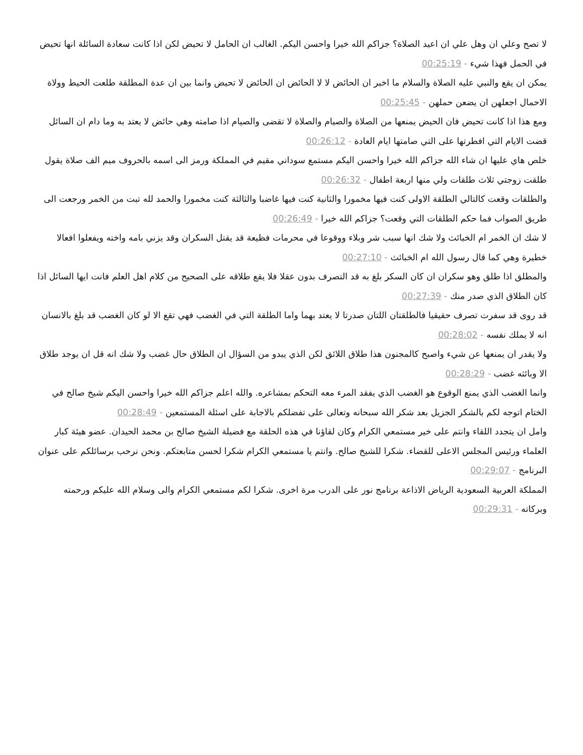لا تصح وعلي ان وهل علي ان اعيد الصلاة؟ جزاكم الله خيرا واحسن اليكم. الغالب ان الحامل لا تحيض لكن اذا كانت سعادة السائلة انها تحيض في الحمل فهذا شيء - 00:25:19
يمكن ان يقع والنبي عليه الصلاة والسلام ما اخبر ان الحائض لا لا الحائض ان الحائض لا تحيض وانما بين ان عدة المطلقة طلعت الحيط وولاة الاحمال اجعلهن ان يضعن حملهن - 00:25:45
ومع هذا اذا كانت تحيض فان الحيض يمنعها من الصلاة والصيام والصلاة لا تقضى والصيام اذا صامته وهي حائض لا يعتد به وما دام ان السائل قضت الايام التي افطرتها على التي صامتها ايام العادة - 00:26:12
خلص هاي عليها ان شاء الله جزاكم الله خيرا واحسن اليكم مستمع سوداني مقيم في المملكة ورمز الى اسمه بالحروف ميم الف صلاة يقول طلقت زوجتي ثلاث طلقات ولي منها اربعة اطفال - 00:26:32
والطلقات وقعت كالتالي الطلقة الاولى كنت فيها مخمورا والثانية كنت فيها غاضبا والثالثة كنت مخمورا والحمد لله تبت من الخمر ورجعت الى طريق الصواب فما حكم الطلقات التي وقعت؟ جزاكم الله خيرا - 00:26:49
لا شك ان الخمر ام الخبائث ولا شك انها سبب شر وبلاء ووقوعا في محرمات فظيعة قد يقتل السكران وقد يزني بامه واخته ويفعلوا افعالا خطيرة وهي كما قال رسول الله ام الخبائث - 00:27:10
والمطلق اذا طلق وهو سكران ان كان السكر بلغ به قد التصرف بدون عقلا فلا يقع طلاقه على الصحيح من كلام اهل العلم فانت ايها السائل اذا كان الطلاق الذي صدر منك - 00:27:39
قد روى قد سفرت تصرف حقيقيا فالطلقتان اللتان صدرتا لا يعتد بهما واما الطلقة التي في الغضب فهي تقع الا لو كان الغضب قد بلغ بالانسان انه لا يملك نفسه - 00:28:02
ولا يقدر ان يمنعها عن شيء واصبح كالمجنون هذا طلاق اللائق لكن الذي يبدو من السؤال ان الطلاق حال غضب ولا شك انه قل ان يوجد طلاق الا وبائثه غضب - 00:28:29
وانما الغضب الذي يمنع الوقوع هو الغضب الذي يفقد المرء معه التحكم بمشاعره. والله اعلم جزاكم الله خيرا واحسن اليكم شيخ صالح في الختام اتوجه لكم بالشكر الجزيل بعد شكر الله سبحانه وتعالى على تفضلكم بالاجابة على اسئلة المستمعين - 00:28:49
وامل ان يتجدد اللقاء وانتم على خير مستمعي الكرام وكان لقاؤنا في هذه الحلقة مع فضيلة الشيخ صالح بن محمد الحيدان. عضو هيئة كبار العلماء ورئيس المجلس الاعلى للقضاء. شكرا للشيخ صالح. وانتم يا مستمعي الكرام شكرا لحسن متابعتكم. ونحن نرحب برسائلكم على عنوان البرنامج - 00:29:07
المملكة العربية السعودية الرياض الاذاعة برنامج نور على الدرب مرة اخرى. شكرا لكم مستمعي الكرام والى وسلام الله عليكم ورحمته وبركاته - 00:29:31